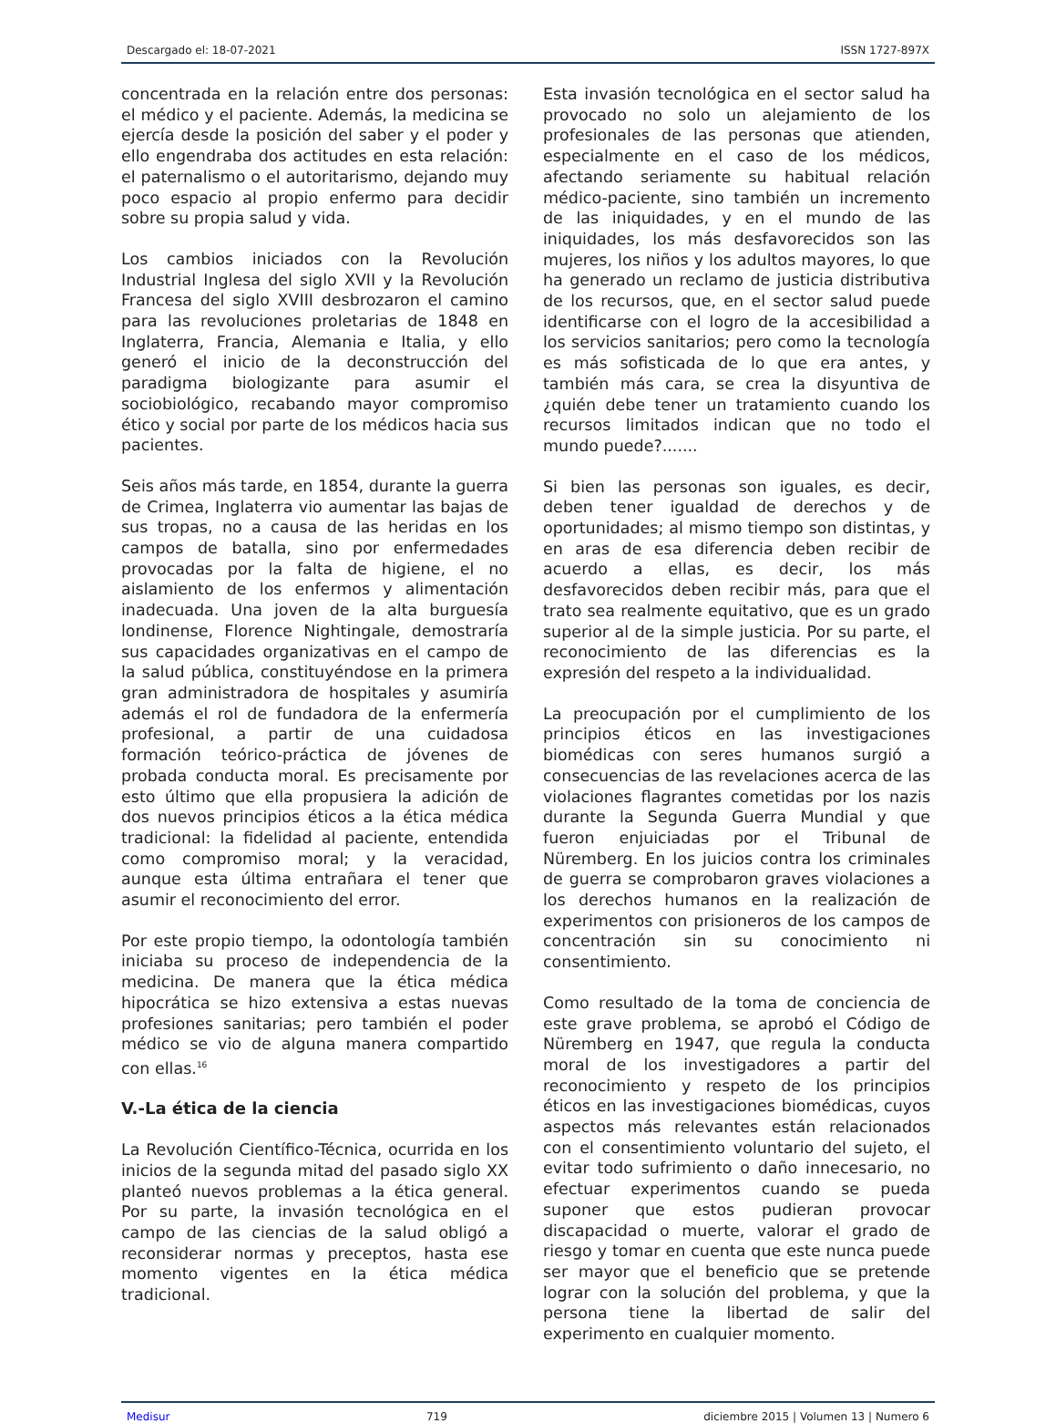Descargado el: 18-07-2021 ISSN 1727-897X
concentrada en la relación entre dos personas: el médico y el paciente. Además, la medicina se ejercía desde la posición del saber y el poder y ello engendraba dos actitudes en esta relación: el paternalismo o el autoritarismo, dejando muy poco espacio al propio enfermo para decidir sobre su propia salud y vida.
Los cambios iniciados con la Revolución Industrial Inglesa del siglo XVII y la Revolución Francesa del siglo XVIII desbrozaron el camino para las revoluciones proletarias de 1848 en Inglaterra, Francia, Alemania e Italia, y ello generó el inicio de la deconstrucción del paradigma biologizante para asumir el sociobiológico, recabando mayor compromiso ético y social por parte de los médicos hacia sus pacientes.
Seis años más tarde, en 1854, durante la guerra de Crimea, Inglaterra vio aumentar las bajas de sus tropas, no a causa de las heridas en los campos de batalla, sino por enfermedades provocadas por la falta de higiene, el no aislamiento de los enfermos y alimentación inadecuada. Una joven de la alta burguesía londinense, Florence Nightingale, demostraría sus capacidades organizativas en el campo de la salud pública, constituyéndose en la primera gran administradora de hospitales y asumiría además el rol de fundadora de la enfermería profesional, a partir de una cuidadosa formación teórico-práctica de jóvenes de probada conducta moral. Es precisamente por esto último que ella propusiera la adición de dos nuevos principios éticos a la ética médica tradicional: la fidelidad al paciente, entendida como compromiso moral; y la veracidad, aunque esta última entrañara el tener que asumir el reconocimiento del error.
Por este propio tiempo, la odontología también iniciaba su proceso de independencia de la medicina. De manera que la ética médica hipocrática se hizo extensiva a estas nuevas profesiones sanitarias; pero también el poder médico se vio de alguna manera compartido con ellas.<sup>16</sup>
V.-La ética de la ciencia
La Revolución Científico-Técnica, ocurrida en los inicios de la segunda mitad del pasado siglo XX planteó nuevos problemas a la ética general. Por su parte, la invasión tecnológica en el campo de las ciencias de la salud obligó a reconsiderar normas y preceptos, hasta ese momento vigentes en la ética médica tradicional.
Esta invasión tecnológica en el sector salud ha provocado no solo un alejamiento de los profesionales de las personas que atienden, especialmente en el caso de los médicos, afectando seriamente su habitual relación médico-paciente, sino también un incremento de las iniquidades, y en el mundo de las iniquidades, los más desfavorecidos son las mujeres, los niños y los adultos mayores, lo que ha generado un reclamo de justicia distributiva de los recursos, que, en el sector salud puede identificarse con el logro de la accesibilidad a los servicios sanitarios; pero como la tecnología es más sofisticada de lo que era antes, y también más cara, se crea la disyuntiva de ¿quién debe tener un tratamiento cuando los recursos limitados indican que no todo el mundo puede?.......
Si bien las personas son iguales, es decir, deben tener igualdad de derechos y de oportunidades; al mismo tiempo son distintas, y en aras de esa diferencia deben recibir de acuerdo a ellas, es decir, los más desfavorecidos deben recibir más, para que el trato sea realmente equitativo, que es un grado superior al de la simple justicia. Por su parte, el reconocimiento de las diferencias es la expresión del respeto a la individualidad.
La preocupación por el cumplimiento de los principios éticos en las investigaciones biomédicas con seres humanos surgió a consecuencias de las revelaciones acerca de las violaciones flagrantes cometidas por los nazis durante la Segunda Guerra Mundial y que fueron enjuiciadas por el Tribunal de Nüremberg. En los juicios contra los criminales de guerra se comprobaron graves violaciones a los derechos humanos en la realización de experimentos con prisioneros de los campos de concentración sin su conocimiento ni consentimiento.
Como resultado de la toma de conciencia de este grave problema, se aprobó el Código de Nüremberg en 1947, que regula la conducta moral de los investigadores a partir del reconocimiento y respeto de los principios éticos en las investigaciones biomédicas, cuyos aspectos más relevantes están relacionados con el consentimiento voluntario del sujeto, el evitar todo sufrimiento o daño innecesario, no efectuar experimentos cuando se pueda suponer que estos pudieran provocar discapacidad o muerte, valorar el grado de riesgo y tomar en cuenta que este nunca puede ser mayor que el beneficio que se pretende lograr con la solución del problema, y que la persona tiene la libertad de salir del experimento en cualquier momento.
Medisur 719 diciembre 2015 | Volumen 13 | Numero 6